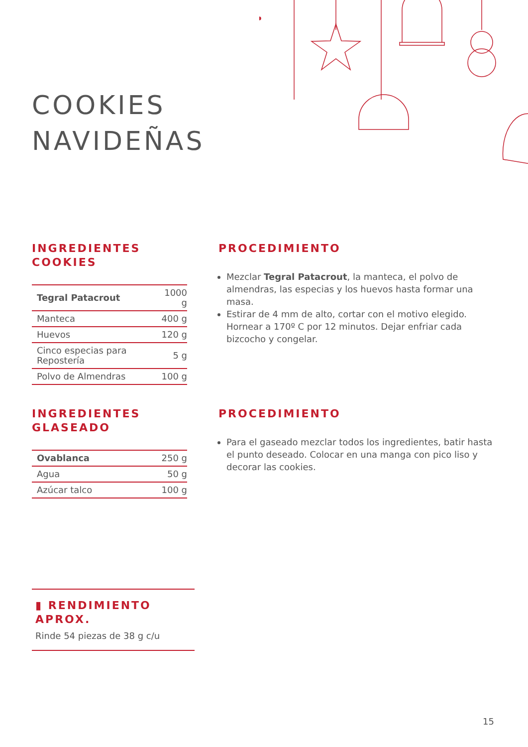COOKIES
NAVIDEÑAS
INGREDIENTES COOKIES
| Tegral Patacrout | 1000 g |
| Manteca | 400 g |
| Huevos | 120 g |
| Cinco especias para Repostería | 5 g |
| Polvo de Almendras | 100 g |
PROCEDIMIENTO
Mezclar Tegral Patacrout, la manteca, el polvo de almendras, las especias y los huevos hasta formar una masa.
Estirar de 4 mm de alto, cortar con el motivo elegido. Hornear a 170º C por 12 minutos. Dejar enfriar cada bizcocho y congelar.
INGREDIENTES
GLASEADO
| Ovablanca | 250 g |
| Agua | 50 g |
| Azúcar talco | 100 g |
PROCEDIMIENTO
Para el gaseado mezclar todos los ingredientes, batir hasta el punto deseado. Colocar en una manga con pico liso y decorar las cookies.
▮ RENDIMIENTO APROX.
Rinde 54 piezas de 38 g c/u
15